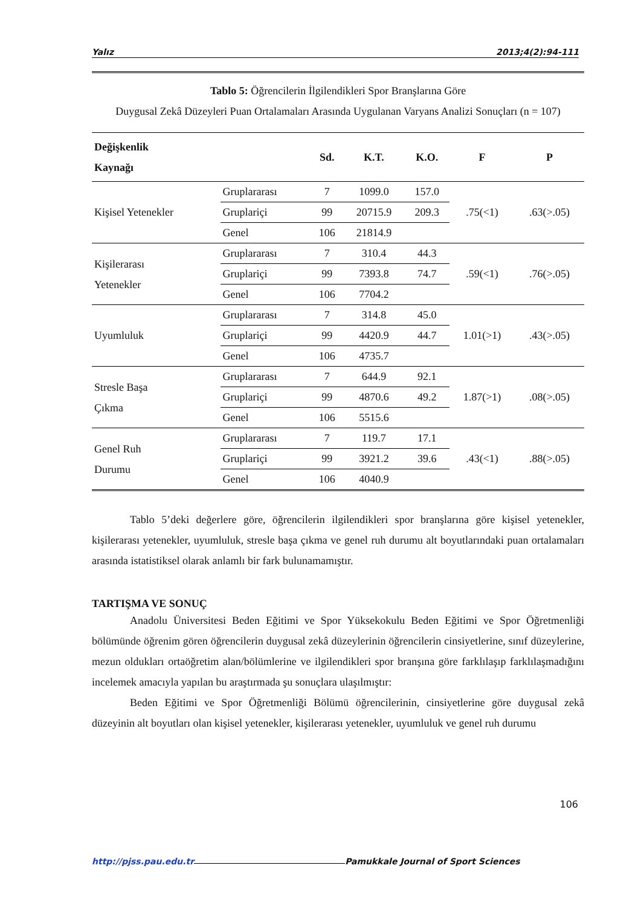Yalız 2013;4(2):94-111
Tablo 5: Öğrencilerin İlgilendikleri Spor Branşlarına Göre
Duygusal Zekâ Düzeyleri Puan Ortalamaları Arasında Uygulanan Varyans Analizi Sonuçları (n = 107)
| Değişkenlik Kaynağı | | Sd. | K.T. | K.O. | F | P |
| --- | --- | --- | --- | --- | --- | --- |
| Kişisel Yetenekler | Gruplararası | 7 | 1099.0 | 157.0 | .75(<1) | .63(>.05) |
| | Gruplariçi | 99 | 20715.9 | 209.3 | | |
| | Genel | 106 | 21814.9 | | | |
| Kişilerarası Yetenekler | Gruplararası | 7 | 310.4 | 44.3 | .59(<1) | .76(>.05) |
| | Gruplariçi | 99 | 7393.8 | 74.7 | | |
| | Genel | 106 | 7704.2 | | | |
| Uyumluluk | Gruplararası | 7 | 314.8 | 45.0 | 1.01(>1) | .43(>.05) |
| | Gruplariçi | 99 | 4420.9 | 44.7 | | |
| | Genel | 106 | 4735.7 | | | |
| Stresle Başa Çıkma | Gruplararası | 7 | 644.9 | 92.1 | 1.87(>1) | .08(>.05) |
| | Gruplariçi | 99 | 4870.6 | 49.2 | | |
| | Genel | 106 | 5515.6 | | | |
| Genel Ruh Durumu | Gruplararası | 7 | 119.7 | 17.1 | .43(<1) | .88(>.05) |
| | Gruplariçi | 99 | 3921.2 | 39.6 | | |
| | Genel | 106 | 4040.9 | | | |
Tablo 5’deki değerlere göre, öğrencilerin ilgilendikleri spor branşlarına göre kişisel yetenekler, kişilerarası yetenekler, uyumluluk, stresle başa çıkma ve genel ruh durumu alt boyutlarındaki puan ortalamaları arasında istatistiksel olarak anlamlı bir fark bulunamamıştır.
TARTIŞMA VE SONUÇ
Anadolu Üniversitesi Beden Eğitimi ve Spor Yüksekokulu Beden Eğitimi ve Spor Öğretmenliği bölümünde öğrenim gören öğrencilerin duygusal zekâ düzeylerinin öğrencilerin cinsiyetlerine, sınıf düzeylerine, mezun oldukları ortaöğretim alan/bölümlerine ve ilgilendikleri spor branşına göre farklılaşıp farklılaşmadığını incelemek amacıyla yapılan bu araştırmada şu sonuçlara ulaşılmıştır:
Beden Eğitimi ve Spor Öğretmenliği Bölümü öğrencilerinin, cinsiyetlerine göre duygusal zekâ düzeyinin alt boyutları olan kişisel yetenekler, kişilerarası yetenekler, uyumluluk ve genel ruh durumu
106
http://pjss.pau.edu.tr Pamukkale Journal of Sport Sciences